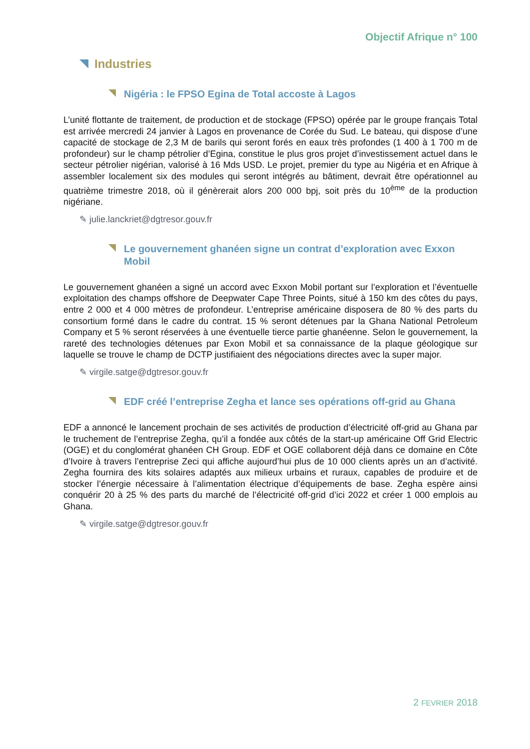Objectif Afrique n° 100
Industries
Nigéria : le FPSO Egina de Total accoste à Lagos
L’unité flottante de traitement, de production et de stockage (FPSO) opérée par le groupe français Total est arrivée mercredi 24 janvier à Lagos en provenance de Corée du Sud. Le bateau, qui dispose d’une capacité de stockage de 2,3 M de barils qui seront forés en eaux très profondes (1 400 à 1 700 m de profondeur) sur le champ pétrolier d’Egina, constitue le plus gros projet d’investissement actuel dans le secteur pétrolier nigérian, valorisé à 16 Mds USD. Le projet, premier du type au Nigéria et en Afrique à assembler localement six des modules qui seront intégrés au bâtiment, devrait être opérationnel au quatrième trimestre 2018, où il génèrerait alors 200 000 bpj, soit près du 10<sup>ème</sup> de la production nigériane.
✎ julie.lanckriet@dgtresor.gouv.fr
Le gouvernement ghanéen signe un contrat d’exploration avec Exxon Mobil
Le gouvernement ghanéen a signé un accord avec Exxon Mobil portant sur l’exploration et l’éventuelle exploitation des champs offshore de Deepwater Cape Three Points, situé à 150 km des côtes du pays, entre 2 000 et 4 000 mètres de profondeur. L’entreprise américaine disposera de 80 % des parts du consortium formé dans le cadre du contrat. 15 % seront détenues par la Ghana National Petroleum Company et 5 % seront réservées à une éventuelle tierce partie ghanéenne. Selon le gouvernement, la rareté des technologies détenues par Exon Mobil et sa connaissance de la plaque géologique sur laquelle se trouve le champ de DCTP justifiaient des négociations directes avec la super major.
✎ virgile.satge@dgtresor.gouv.fr
EDF créé l’entreprise Zegha et lance ses opérations off-grid au Ghana
EDF a annoncé le lancement prochain de ses activités de production d’électricité off-grid au Ghana par le truchement de l’entreprise Zegha, qu’il a fondée aux côtés de la start-up américaine Off Grid Electric (OGE) et du conglomérat ghanéen CH Group. EDF et OGE collaborent déjà dans ce domaine en Côte d’Ivoire à travers l’entreprise Zeci qui affiche aujourd’hui plus de 10 000 clients après un an d’activité. Zegha fournira des kits solaires adaptés aux milieux urbains et ruraux, capables de produire et de stocker l’énergie nécessaire à l’alimentation électrique d’équipements de base. Zegha espère ainsi conquérir 20 à 25 % des parts du marché de l’électricité off-grid d’ici 2022 et créer 1 000 emplois au Ghana.
✎ virgile.satge@dgtresor.gouv.fr
2 FEVRIER 2018